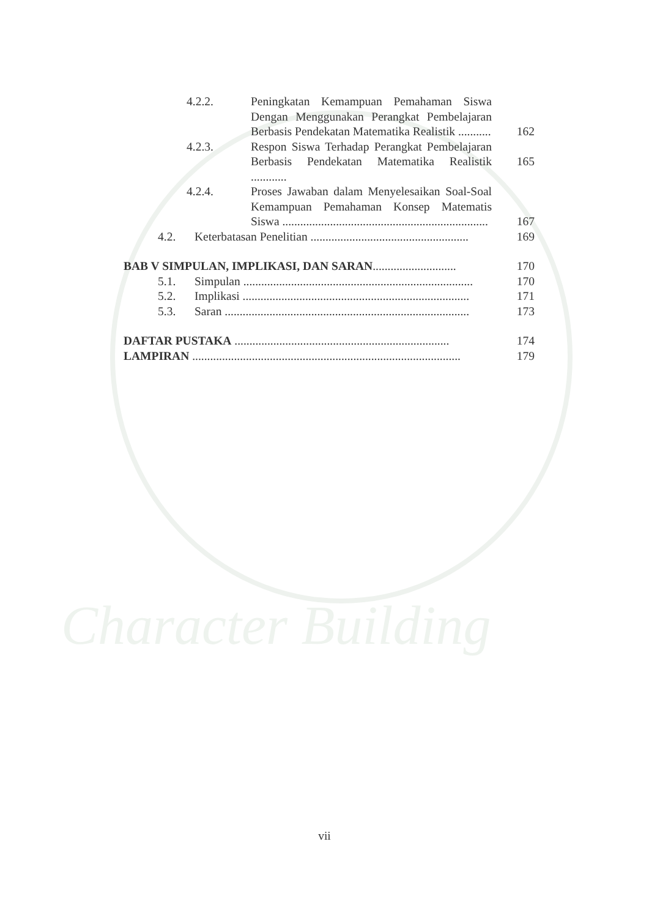Character Building
4.2.2. Peningkatan Kemampuan Pemahaman Siswa Dengan Menggunakan Perangkat Pembelajaran Berbasis Pendekatan Matematika Realistik ...........
162
4.2.3. Respon Siswa Terhadap Perangkat Pembelajaran Berbasis Pendekatan Matematika Realistik ............
165
4.2.4. Proses Jawaban dalam Menyelesaikan Soal-Soal Kemampuan Pemahaman Konsep Matematis Siswa .....................................................................
167
4.2. Keterbatasan Penelitian ..................................................... 169
BAB V SIMPULAN, IMPLIKASI, DAN SARAN............................ 170
5.1. Simpulan ............................................................................. 170
5.2. Implikasi ............................................................................ 171
5.3. Saran .................................................................................. 173
DAFTAR PUSTAKA ........................................................................ 174
LAMPIRAN .......................................................................................... 179
vii